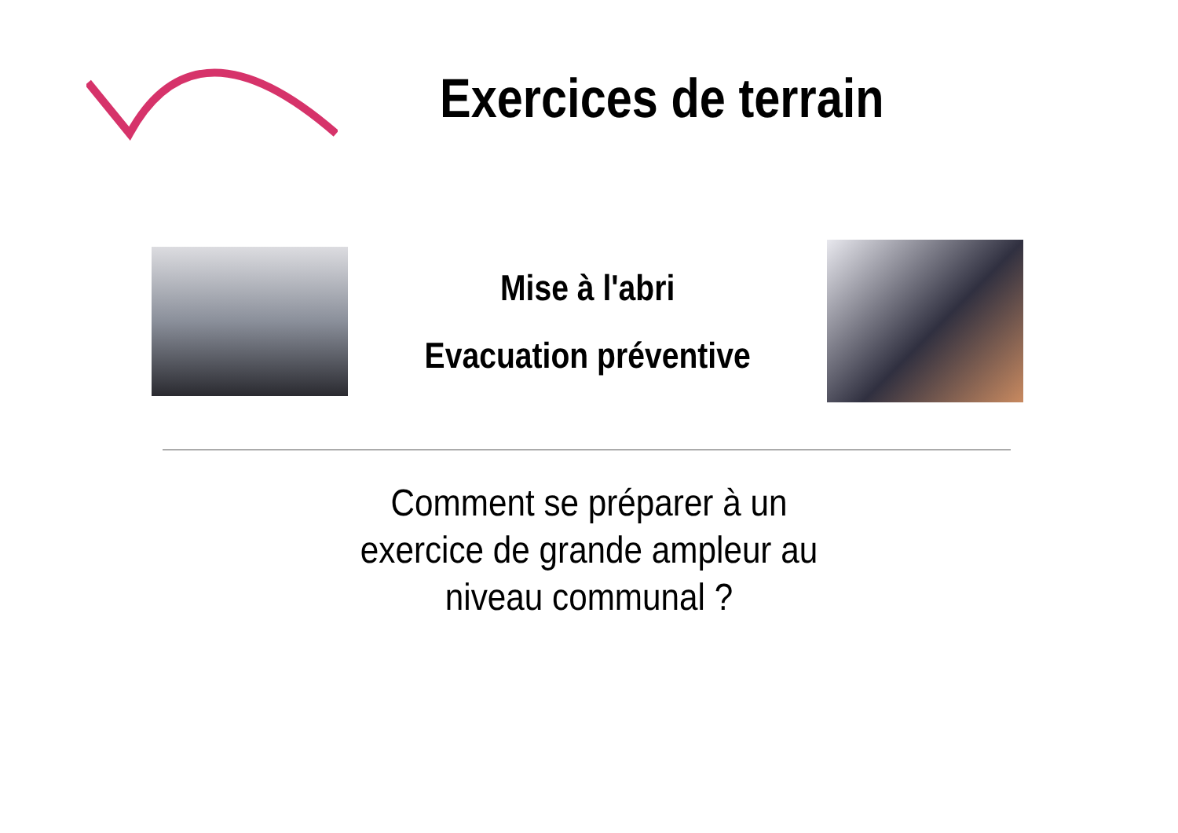Exercices de terrain
Mise à l'abri
Evacuation préventive
Comment se préparer à un
exercice de grande ampleur au
niveau communal ?